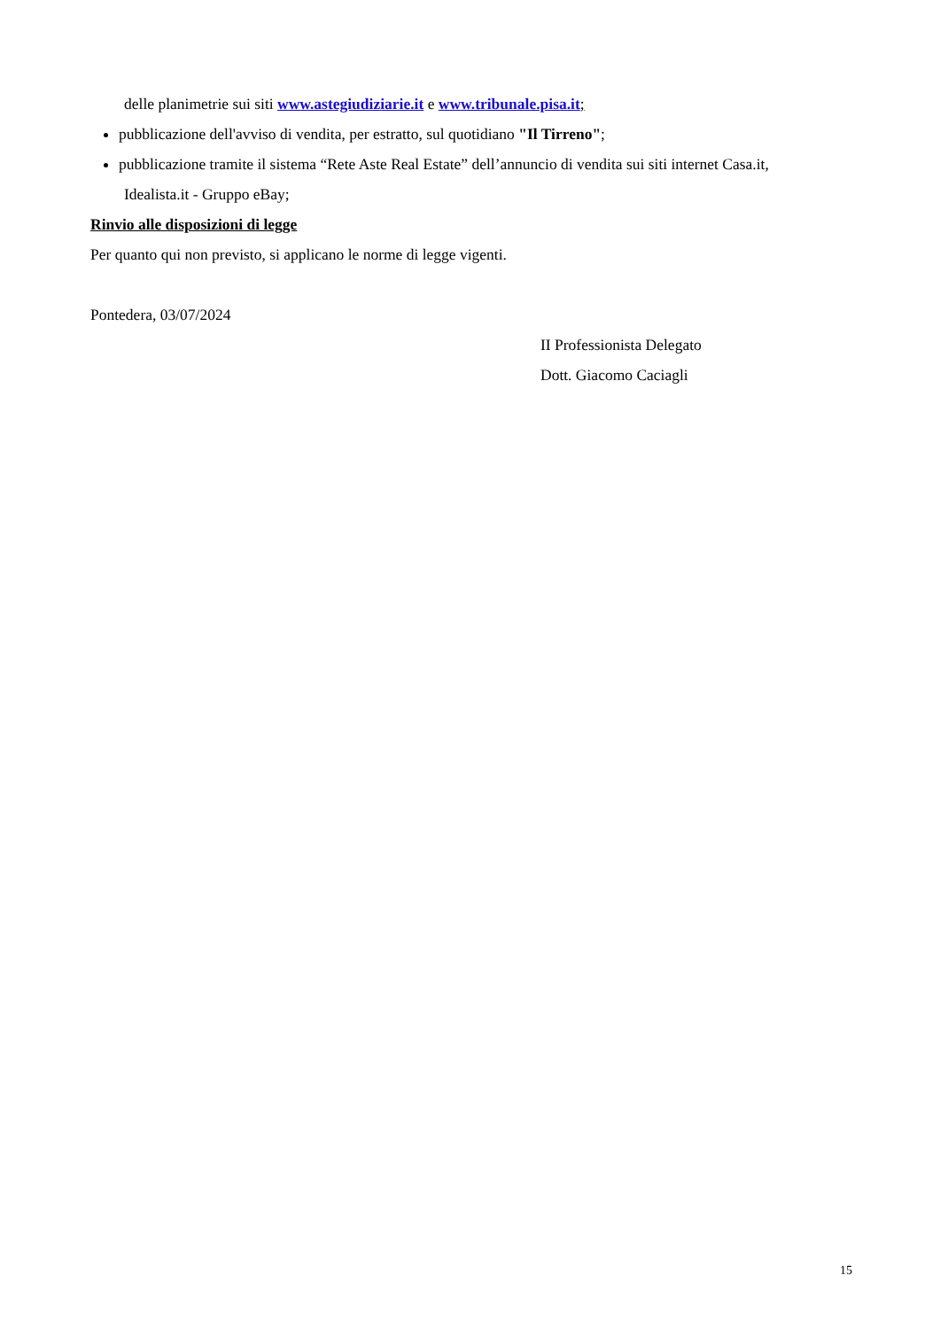delle planimetrie sui siti www.astegiudiziarie.it e www.tribunale.pisa.it;
pubblicazione dell'avviso di vendita, per estratto, sul quotidiano "Il Tirreno";
pubblicazione tramite il sistema “Rete Aste Real Estate” dell’annuncio di vendita sui siti internet Casa.it,
Idealista.it - Gruppo eBay;
Rinvio alle disposizioni di legge
Per quanto qui non previsto, si applicano le norme di legge vigenti.
Pontedera, 03/07/2024
II Professionista Delegato
Dott. Giacomo Caciagli
15